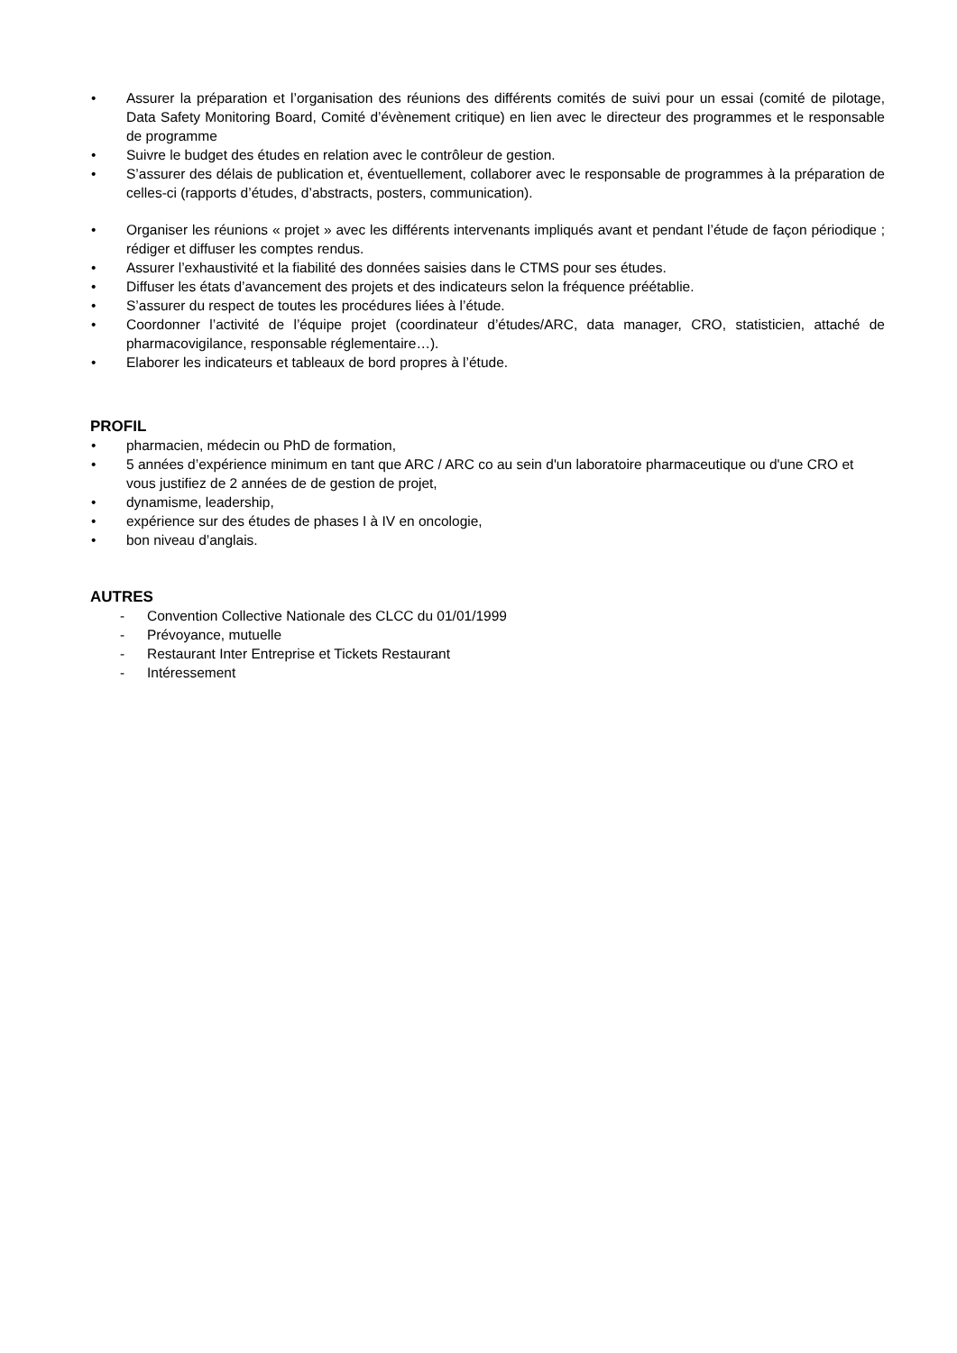• Assurer la préparation et l’organisation des réunions des différents comités de suivi pour un essai (comité de pilotage, Data Safety Monitoring Board, Comité d’évènement critique) en lien avec le directeur des programmes et le responsable de programme
• Suivre le budget des études en relation avec le contrôleur de gestion.
• S’assurer des délais de publication et, éventuellement, collaborer avec le responsable de programmes à la préparation de celles-ci (rapports d’études, d’abstracts, posters, communication).
• Organiser les réunions « projet » avec les différents intervenants impliqués avant et pendant l’étude de façon périodique ; rédiger et diffuser les comptes rendus.
• Assurer l’exhaustivité et la fiabilité des données saisies dans le CTMS pour ses études.
• Diffuser les états d’avancement des projets et des indicateurs selon la fréquence préétablie.
• S’assurer du respect de toutes les procédures liées à l’étude.
• Coordonner l’activité de l’équipe projet (coordinateur d’études/ARC, data manager, CRO, statisticien, attaché de pharmacovigilance, responsable réglementaire…).
• Elaborer les indicateurs et tableaux de bord propres à l’étude.
PROFIL
• pharmacien, médecin ou PhD de formation,
• 5 années d’expérience minimum en tant que ARC / ARC co au sein d'un laboratoire pharmaceutique ou d'une CRO et
vous justifiez de 2 années de de gestion de projet,
• dynamisme, leadership,
• expérience sur des études de phases I à IV en oncologie,
• bon niveau d’anglais.
AUTRES
- Convention Collective Nationale des CLCC du 01/01/1999
- Prévoyance, mutuelle
- Restaurant Inter Entreprise et Tickets Restaurant
- Intéressement